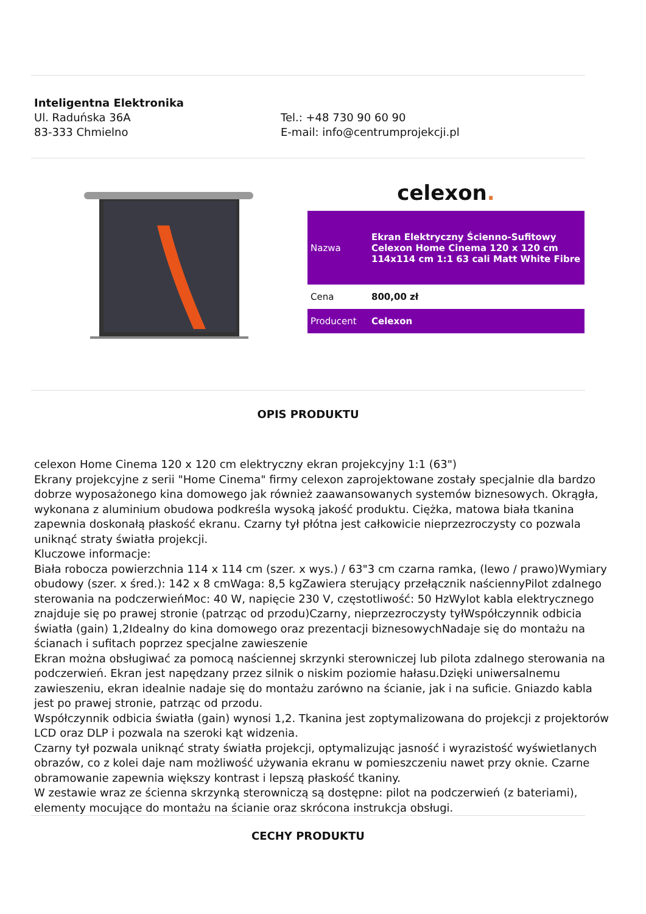Inteligentna Elektronika
Ul. Raduńska 36A
83-333 Chmielno
Tel.: +48 730 90 60 90
E-mail: info@centrumprojekcji.pl
celexon.
| Nazwa | Ekran Elektryczny Ścienno-Sufitowy Celexon Home Cinema 120 x 120 cm 114x114 cm 1:1 63 cali Matt White Fibre |
| Cena | 800,00 zł |
| Producent | Celexon |
OPIS PRODUKTU
celexon Home Cinema 120 x 120 cm elektryczny ekran projekcyjny 1:1 (63")
Ekrany projekcyjne z serii "Home Cinema" firmy celexon zaprojektowane zostały specjalnie dla bardzo dobrze wyposażonego kina domowego jak również zaawansowanych systemów biznesowych. Okrągła, wykonana z aluminium obudowa podkreśla wysoką jakość produktu. Ciężka, matowa biała tkanina zapewnia doskonałą płaskość ekranu. Czarny tył płótna jest całkowicie nieprzezroczysty co pozwala uniknąć straty światła projekcji.
Kluczowe informacje:
Biała robocza powierzchnia 114 x 114 cm (szer. x wys.) / 63"3 cm czarna ramka, (lewo / prawo)Wymiary obudowy (szer. x śred.): 142 x 8 cmWaga: 8,5 kgZawiera sterujący przełącznik naściennyPilot zdalnego sterowania na podczerwieńMoc: 40 W, napięcie 230 V, częstotliwość: 50 HzWylot kabla elektrycznego znajduje się po prawej stronie (patrząc od przodu)Czarny, nieprzezroczysty tyłWspółczynnik odbicia światła (gain) 1,2Idealny do kina domowego oraz prezentacji biznesowychNadaje się do montażu na ścianach i sufitach poprzez specjalne zawieszenie
Ekran można obsługiwać za pomocą naściennej skrzynki sterowniczej lub pilota zdalnego sterowania na podczerwień. Ekran jest napędzany przez silnik o niskim poziomie hałasu.Dzięki uniwersalnemu zawieszeniu, ekran idealnie nadaje się do montażu zarówno na ścianie, jak i na suficie. Gniazdo kabla jest po prawej stronie, patrząc od przodu.
Współczynnik odbicia światła (gain) wynosi 1,2. Tkanina jest zoptymalizowana do projekcji z projektorów LCD oraz DLP i pozwala na szeroki kąt widzenia.
Czarny tył pozwala uniknąć straty światła projekcji, optymalizując jasność i wyrazistość wyświetlanych obrazów, co z kolei daje nam możliwość używania ekranu w pomieszczeniu nawet przy oknie. Czarne obramowanie zapewnia większy kontrast i lepszą płaskość tkaniny.
W zestawie wraz ze ścienna skrzynką sterowniczą są dostępne: pilot na podczerwień (z bateriami), elementy mocujące do montażu na ścianie oraz skrócona instrukcja obsługi.
CECHY PRODUKTU